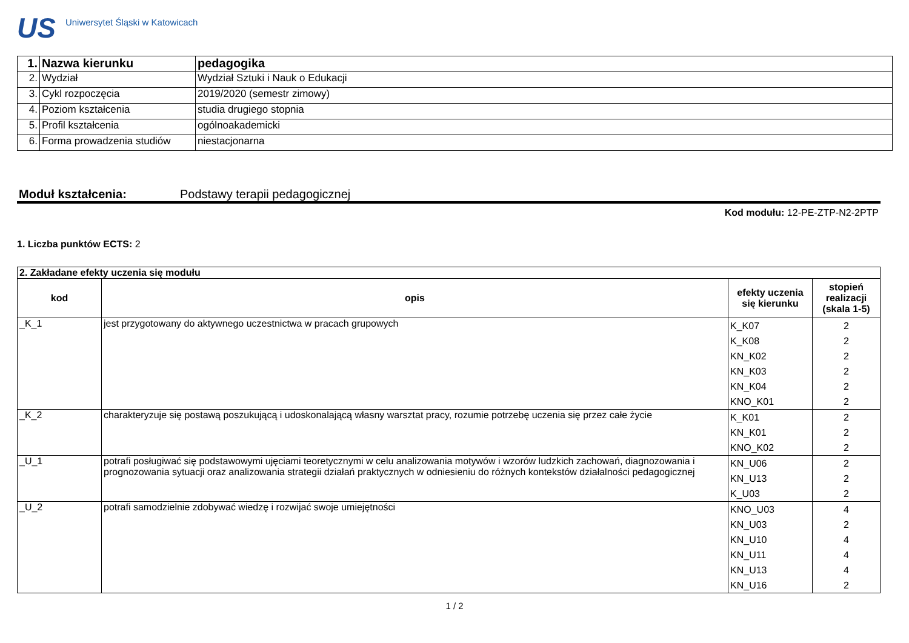US
Uniwersytet Śląski w Katowicach
| 1. | Nazwa kierunku | pedagogika |
| 2. | Wydział | Wydział Sztuki i Nauk o Edukacji |
| 3. | Cykl rozpoczęcia | 2019/2020 (semestr zimowy) |
| 4. | Poziom kształcenia | studia drugiego stopnia |
| 5. | Profil kształcenia | ogólnoakademicki |
| 6. | Forma prowadzenia studiów | niestacjonarna |
Moduł kształcenia: Podstawy terapii pedagogicznej
Kod modułu: 12-PE-ZTP-N2-2PTP
1. Liczba punktów ECTS: 2
| 2. Zakładane efekty uczenia się modułu | | | |
| kod | opis | efekty uczenia się kierunku | stopień realizacji (skala 1-5) |
| _K_1 | jest przygotowany do aktywnego uczestnictwa w pracach grupowych | K_K07 K_K08 KN_K02 KN_K03 KN_K04 KNO_K01 | 2 2 2 2 2 2 |
| _K_2 | charakteryzuje się postawą poszukującą i udoskonalającą własny warsztat pracy, rozumie potrzebę uczenia się przez całe życie | K_K01 KN_K01 KNO_K02 | 2 2 2 |
| _U_1 | potrafi posługiwać się podstawowymi ujęciami teoretycznymi w celu analizowania motywów i wzorów ludzkich zachowań, diagnozowania i prognozowania sytuacji oraz analizowania strategii działań praktycznych w odniesieniu do różnych kontekstów działalności pedagogicznej | KN_U06 KN_U13 K_U03 | 2 2 2 |
| _U_2 | potrafi samodzielnie zdobywać wiedzę i rozwijać swoje umiejętności | KNO_U03 KN_U03 KN_U10 KN_U11 KN_U13 KN_U16 | 4 2 4 4 4 2 |
1 / 2